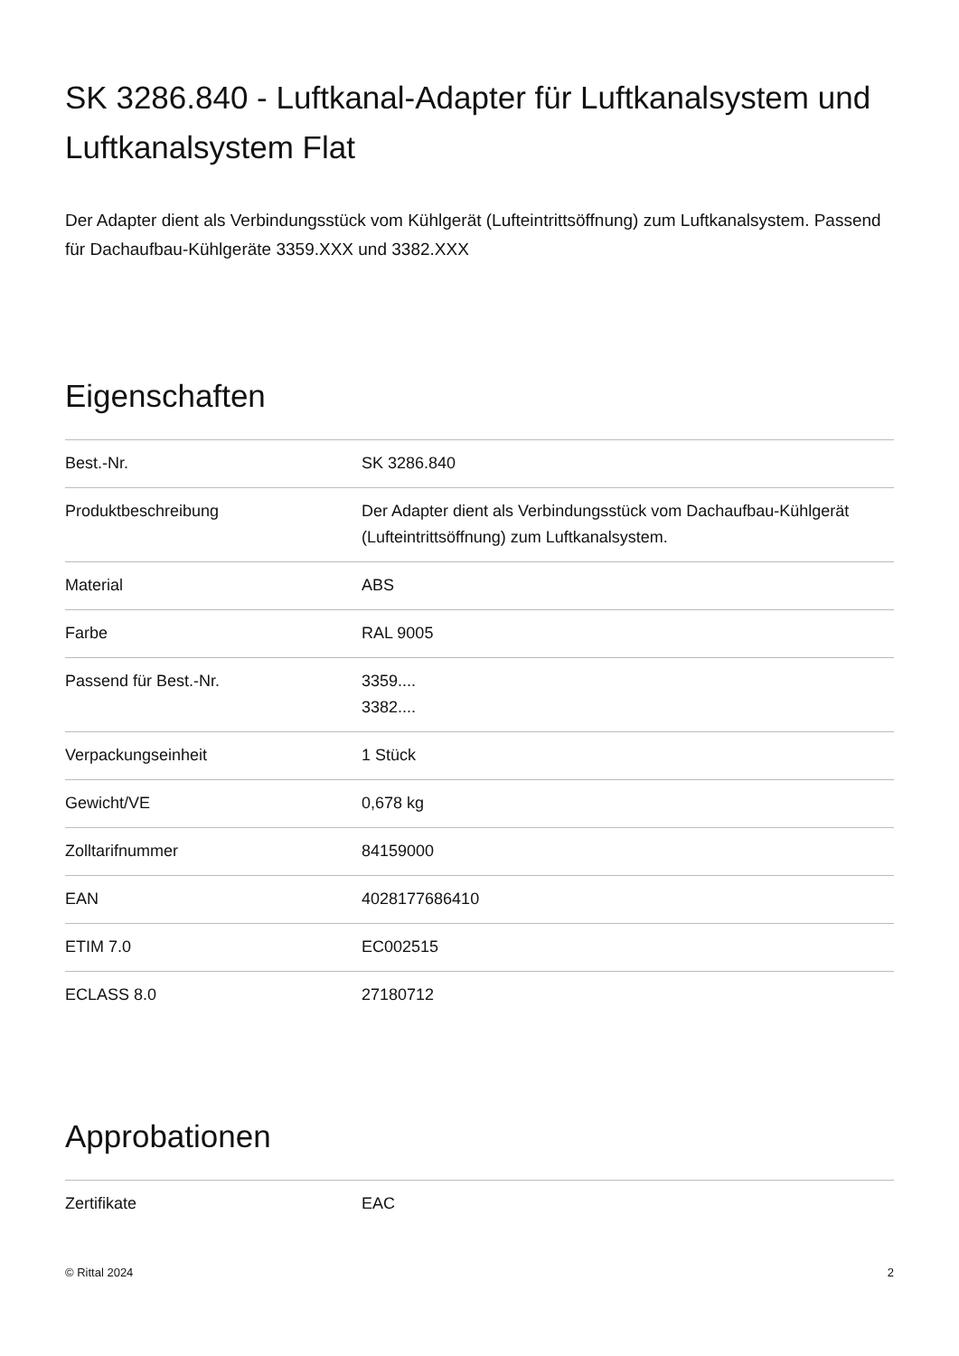SK 3286.840 - Luftkanal-Adapter für Luftkanalsystem und Luftkanalsystem Flat
Der Adapter dient als Verbindungsstück vom Kühlgerät (Lufteintrittsöffnung) zum Luftkanalsystem. Passend für Dachaufbau-Kühlgeräte 3359.XXX und 3382.XXX
Eigenschaften
| Best.-Nr. | SK 3286.840 |
| Produktbeschreibung | Der Adapter dient als Verbindungsstück vom Dachaufbau-Kühlgerät (Lufteintrittsöffnung) zum Luftkanalsystem. |
| Material | ABS |
| Farbe | RAL 9005 |
| Passend für Best.-Nr. | 3359.... 3382.... |
| Verpackungseinheit | 1 Stück |
| Gewicht/VE | 0,678 kg |
| Zolltarifnummer | 84159000 |
| EAN | 4028177686410 |
| ETIM 7.0 | EC002515 |
| ECLASS 8.0 | 27180712 |
Approbationen
| Zertifikate | EAC |
© Rittal 2024 2